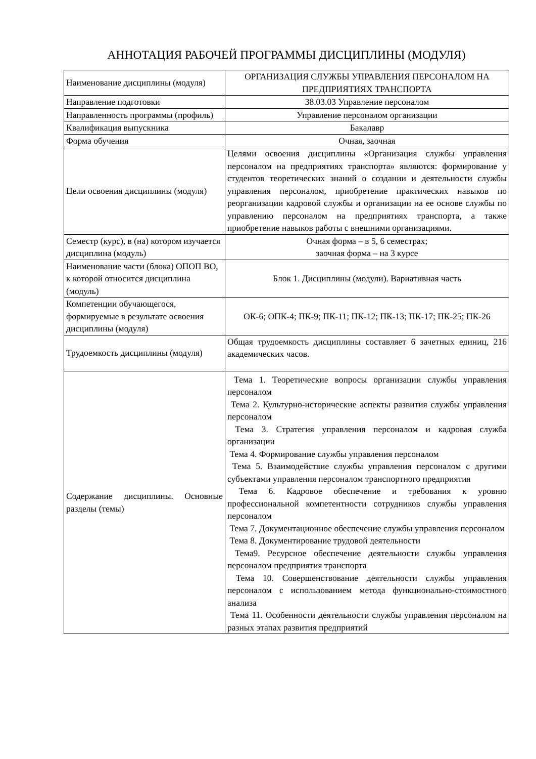АННОТАЦИЯ РАБОЧЕЙ ПРОГРАММЫ ДИСЦИПЛИНЫ (МОДУЛЯ)
| Наименование дисциплины (модуля) | ОРГАНИЗАЦИЯ СЛУЖБЫ УПРАВЛЕНИЯ ПЕРСОНАЛОМ НА ПРЕДПРИЯТИЯХ ТРАНСПОРТА |
| Направление подготовки | 38.03.03 Управление персоналом |
| Направленность программы (профиль) | Управление персоналом организации |
| Квалификация выпускника | Бакалавр |
| Форма обучения | Очная, заочная |
| Цели освоения дисциплины (модуля) | Целями освоения дисциплины «Организация службы управления персоналом на предприятиях транспорта» являются: формирование у студентов теоретических знаний о создании и деятельности службы управления персоналом, приобретение практических навыков по реорганизации кадровой службы и организации на ее основе службы по управлению персоналом на предприятиях транспорта, а также приобретение навыков работы с внешними организациями. |
| Семестр (курс), в (на) котором изучается дисциплина (модуль) | Очная форма – в 5, 6 семестрах; заочная форма – на 3 курсе |
| Наименование части (блока) ОПОП ВО, к которой относится дисциплина (модуль) | Блок 1. Дисциплины (модули). Вариативная часть |
| Компетенции обучающегося, формируемые в результате освоения дисциплины (модуля) | ОК-6; ОПК-4; ПК-9; ПК-11; ПК-12; ПК-13; ПК-17; ПК-25; ПК-26 |
| Трудоемкость дисциплины (модуля) | Общая трудоемкость дисциплины составляет 6 зачетных единиц, 216 академических часов. |
| Содержание дисциплины. Основные разделы (темы) | Тема 1. Теоретические вопросы организации службы управления персоналом Тема 2. Культурно-исторические аспекты развития службы управления персоналом Тема 3. Стратегия управления персоналом и кадровая служба организации Тема 4. Формирование службы управления персоналом Тема 5. Взаимодействие службы управления персоналом с другими субъектами управления персоналом транспортного предприятия Тема 6. Кадровое обеспечение и требования к уровню профессиональной компетентности сотрудников службы управления персоналом Тема 7. Документационное обеспечение службы управления персоналом Тема 8. Документирование трудовой деятельности Тема9. Ресурсное обеспечение деятельности службы управления персоналом предприятия транспорта Тема 10. Совершенствование деятельности службы управления персоналом с использованием метода функционально-стоимостного анализа Тема 11. Особенности деятельности службы управления персоналом на разных этапах развития предприятий |